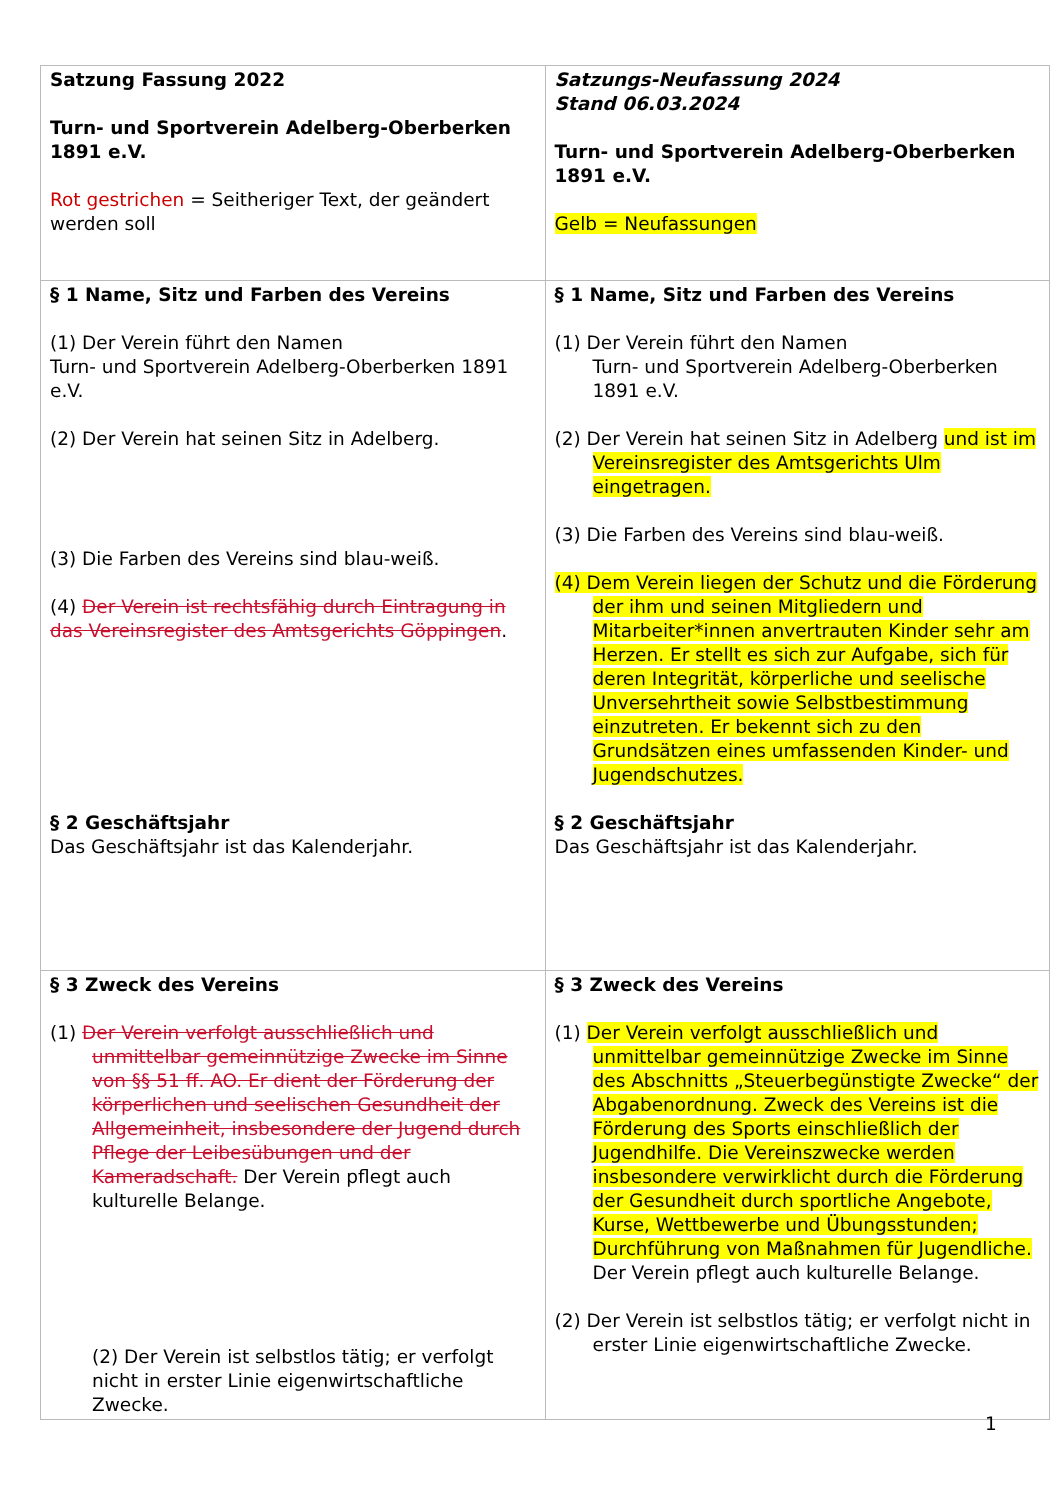| Satzung Fassung 2022 Turn- und Sportverein Adelberg-Oberberken 1891 e.V. Rot gestrichen = Seitheriger Text, der geändert werden soll | Satzungs-Neufassung 2024 Stand 06.03.2024 Turn- und Sportverein Adelberg-Oberberken 1891 e.V. Gelb = Neufassungen |
| § 1 Name, Sitz und Farben des Vereins (1) Der Verein führt den Namen Turn- und Sportverein Adelberg-Oberberken 1891 e.V. (2) Der Verein hat seinen Sitz in Adelberg. (3) Die Farben des Vereins sind blau-weiß. (4) Der Verein ist rechtsfähig durch Eintragung in das Vereinsregister des Amtsgerichts Göppingen . § 2 Geschäftsjahr Das Geschäftsjahr ist das Kalenderjahr. | § 1 Name, Sitz und Farben des Vereins (1) Der Verein führt den Namen Turn- und Sportverein Adelberg-Oberberken 1891 e.V. (2) Der Verein hat seinen Sitz in Adelberg und ist im Vereinsregister des Amtsgerichts Ulm eingetragen. (3) Die Farben des Vereins sind blau-weiß. (4) Dem Verein liegen der Schutz und die Förderung der ihm und seinen Mitgliedern und Mitarbeiter*innen anvertrauten Kinder sehr am Herzen. Er stellt es sich zur Aufgabe, sich für deren Integrität, körperliche und seelische Unversehrtheit sowie Selbstbestimmung einzutreten. Er bekennt sich zu den Grundsätzen eines umfassenden Kinder- und Jugendschutzes. § 2 Geschäftsjahr Das Geschäftsjahr ist das Kalenderjahr. |
| § 3 Zweck des Vereins (1) Der Verein verfolgt ausschließlich und unmittelbar gemeinnützige Zwecke im Sinne von §§ 51 ff. AO. Er dient der Förderung der körperlichen und seelischen Gesundheit der Allgemeinheit, insbesondere der Jugend durch Pflege der Leibesübungen und der Kameradschaft. Der Verein pflegt auch kulturelle Belange. (2) Der Verein ist selbstlos tätig; er verfolgt nicht in erster Linie eigenwirtschaftliche Zwecke. | § 3 Zweck des Vereins (1) Der Verein verfolgt ausschließlich und unmittelbar gemeinnützige Zwecke im Sinne des Abschnitts „Steuerbegünstigte Zwecke“ der Abgabenordnung. Zweck des Vereins ist die Förderung des Sports einschließlich der Jugendhilfe. Die Vereinszwecke werden insbesondere verwirklicht durch die Förderung der Gesundheit durch sportliche Angebote, Kurse, Wettbewerbe und Übungsstunden; Durchführung von Maßnahmen für Jugendliche. Der Verein pflegt auch kulturelle Belange. (2) Der Verein ist selbstlos tätig; er verfolgt nicht in erster Linie eigenwirtschaftliche Zwecke. |
1